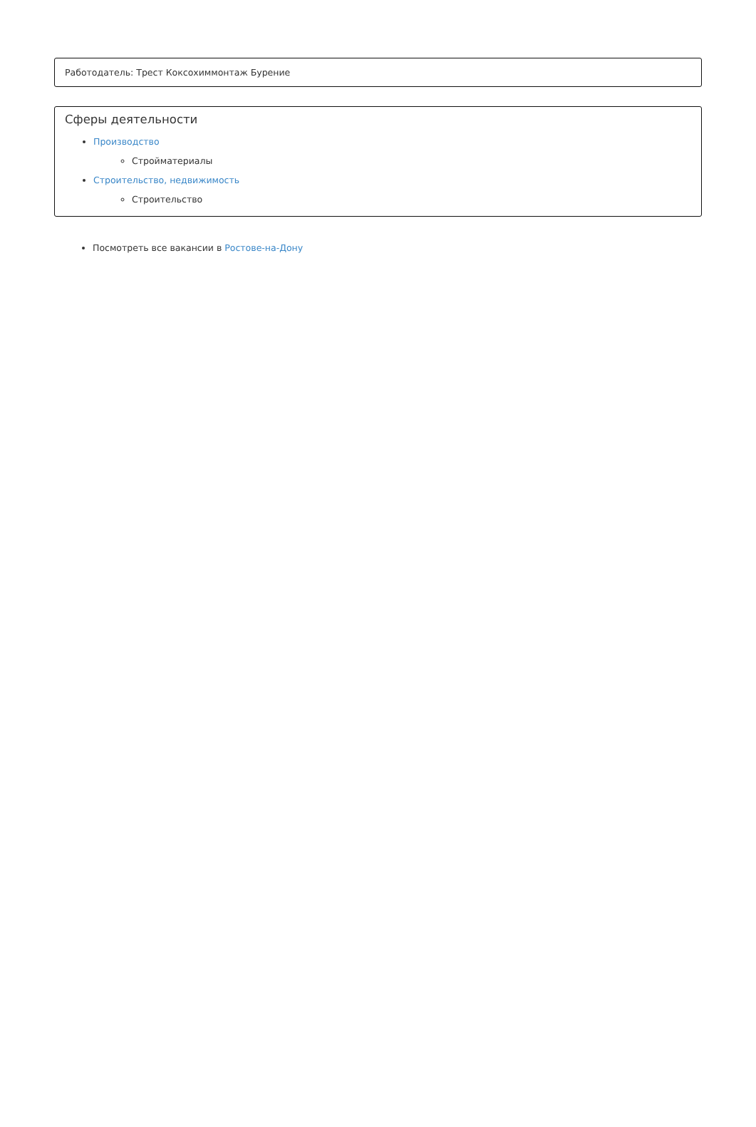Работодатель: Трест Коксохиммонтаж Бурение
Сферы деятельности
Производство
Стройматериалы
Строительство, недвижимость
Строительство
Посмотреть все вакансии в Ростове-на-Дону